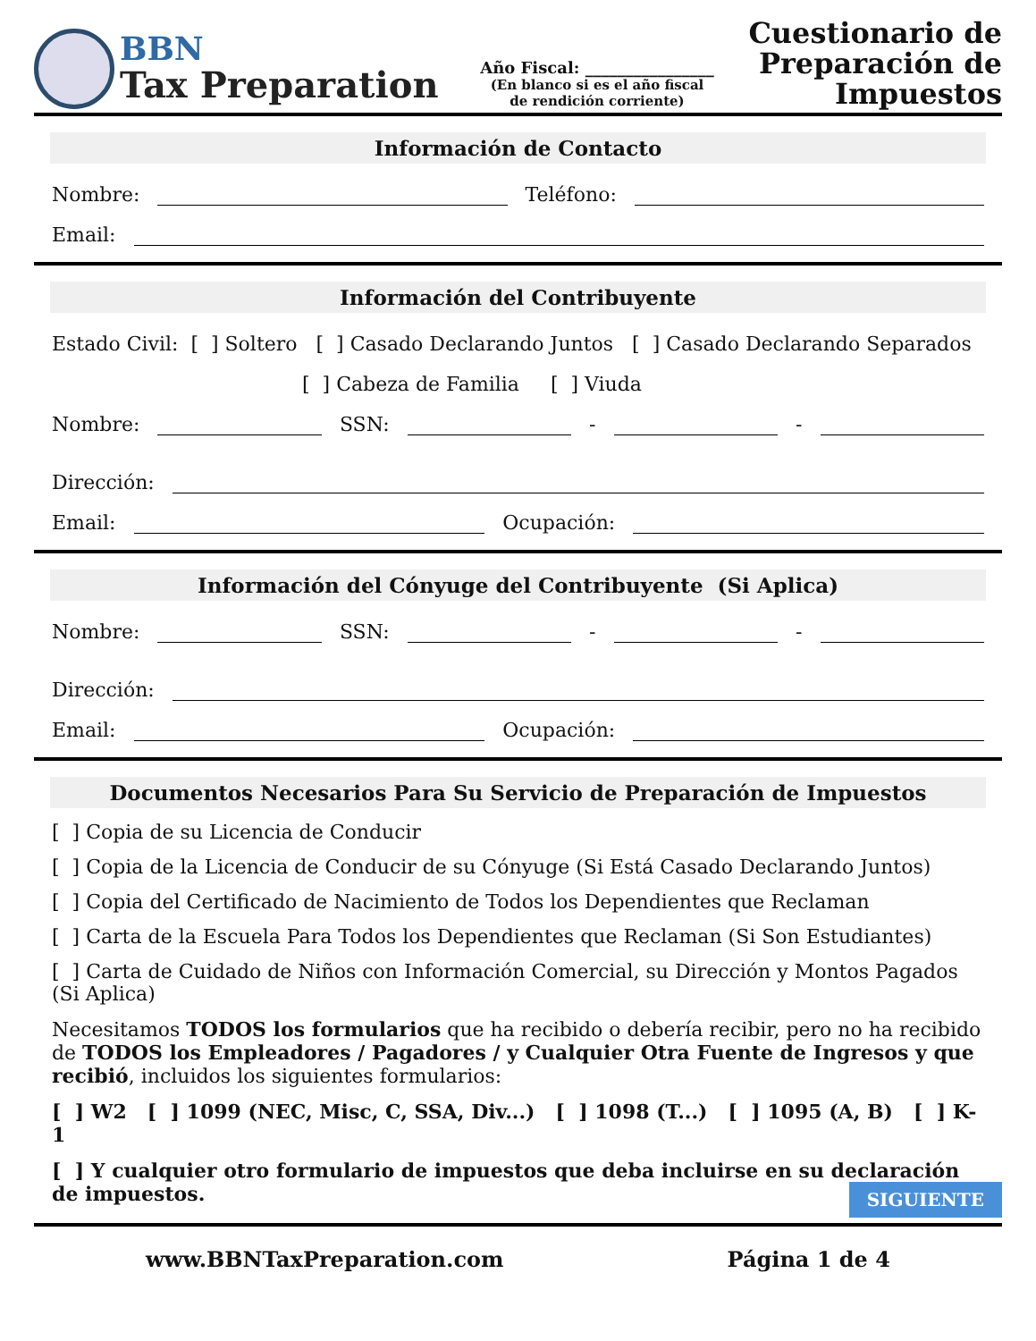BBN
Tax Preparation
Año Fiscal: ________________
(En blanco si es el año fiscal
de rendición corriente)
Cuestionario de
Preparación de
Impuestos
Información de Contacto
Nombre: Teléfono:
Email:
Información del Contribuyente
Estado Civil: [ ] Soltero [ ] Casado Declarando Juntos [ ] Casado Declarando Separados
[ ] Cabeza de Familia [ ] Viuda
Nombre: SSN: - -
Dirección:
Email: Ocupación:
Información del Cónyuge del Contribuyente (Si Aplica)
Nombre: SSN: - -
Dirección:
Email: Ocupación:
Documentos Necesarios Para Su Servicio de Preparación de Impuestos
[ ] Copia de su Licencia de Conducir
[ ] Copia de la Licencia de Conducir de su Cónyuge (Si Está Casado Declarando Juntos)
[ ] Copia del Certificado de Nacimiento de Todos los Dependientes que Reclaman
[ ] Carta de la Escuela Para Todos los Dependientes que Reclaman (Si Son Estudiantes)
[ ] Carta de Cuidado de Niños con Información Comercial, su Dirección y Montos Pagados (Si Aplica)
Necesitamos TODOS los formularios que ha recibido o debería recibir, pero no ha recibido de TODOS los Empleadores / Pagadores / y Cualquier Otra Fuente de Ingresos y que recibió, incluidos los siguientes formularios:
[ ] W2 [ ] 1099 (NEC, Misc, C, SSA, Div...) [ ] 1098 (T...) [ ] 1095 (A, B) [ ] K-1
[ ] Y cualquier otro formulario de impuestos que deba incluirse en su declaración de impuestos.
SIGUIENTE
www.BBNTaxPreparation.com Página 1 de 4